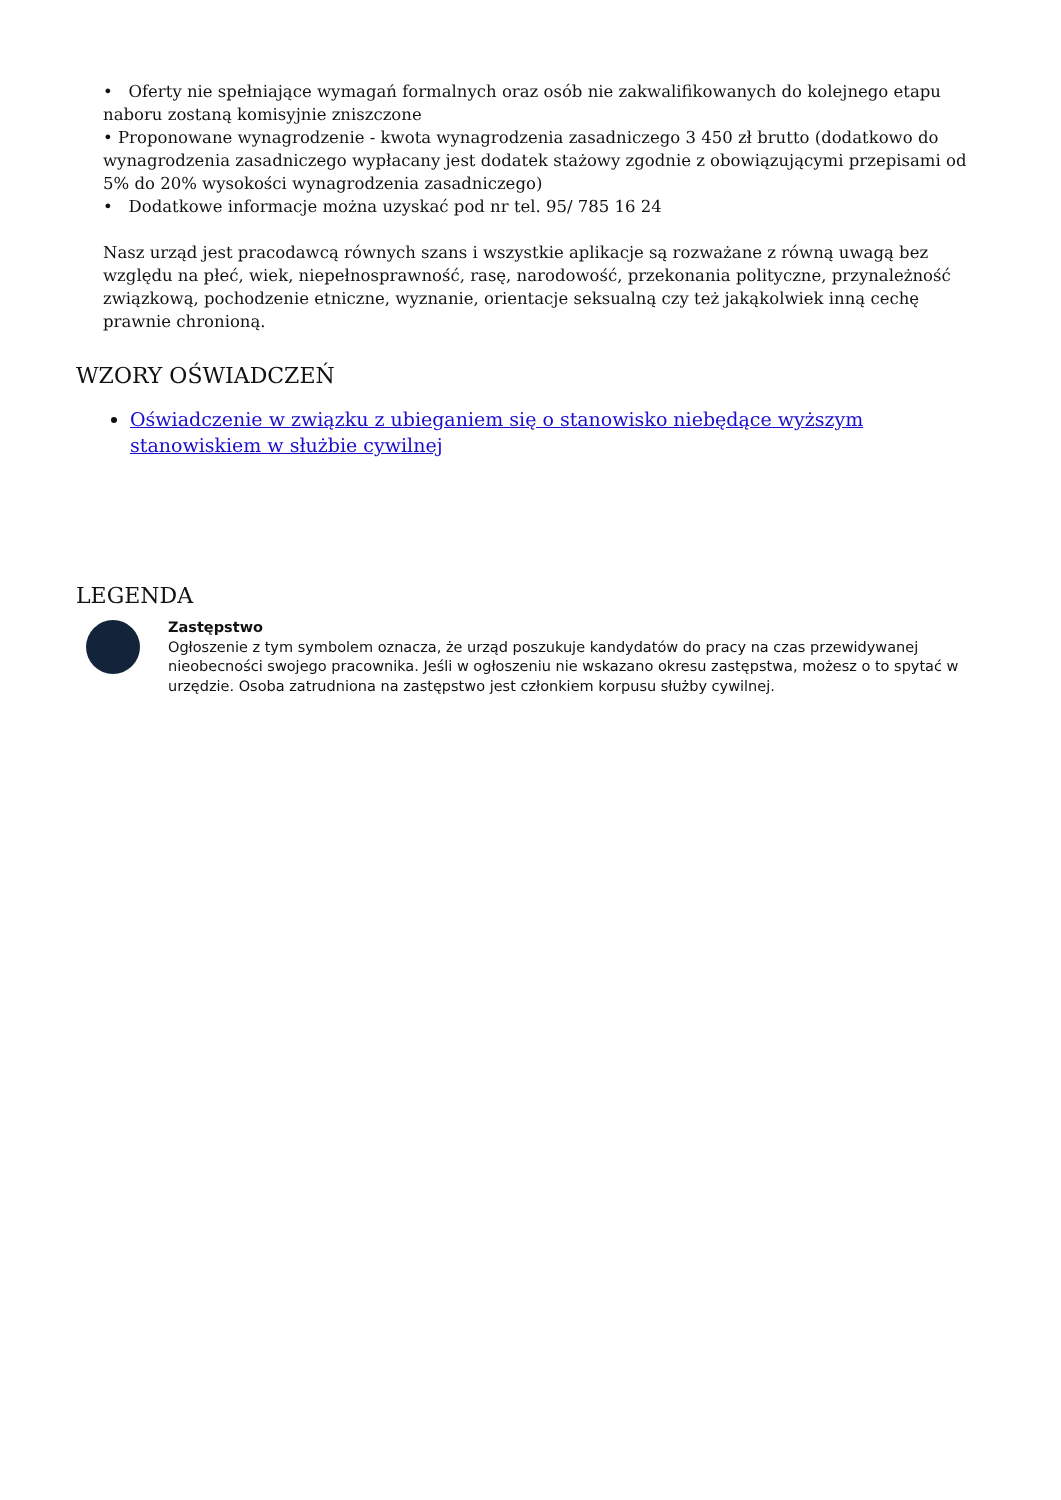• Oferty nie spełniające wymagań formalnych oraz osób nie zakwalifikowanych do kolejnego etapu naboru zostaną komisyjnie zniszczone
• Proponowane wynagrodzenie - kwota wynagrodzenia zasadniczego 3 450 zł brutto (dodatkowo do wynagrodzenia zasadniczego wypłacany jest dodatek stażowy zgodnie z obowiązującymi przepisami od 5% do 20% wysokości wynagrodzenia zasadniczego)
• Dodatkowe informacje można uzyskać pod nr tel. 95/ 785 16 24
Nasz urząd jest pracodawcą równych szans i wszystkie aplikacje są rozważane z równą uwagą bez względu na płeć, wiek, niepełnosprawność, rasę, narodowość, przekonania polityczne, przynależność związkową, pochodzenie etniczne, wyznanie, orientacje seksualną czy też jakąkolwiek inną cechę prawnie chronioną.
WZORY OŚWIADCZEŃ
Oświadczenie w związku z ubieganiem się o stanowisko niebędące wyższym stanowiskiem w służbie cywilnej
LEGENDA
Zastępstwo
Ogłoszenie z tym symbolem oznacza, że urząd poszukuje kandydatów do pracy na czas przewidywanej nieobecności swojego pracownika. Jeśli w ogłoszeniu nie wskazano okresu zastępstwa, możesz o to spytać w urzędzie. Osoba zatrudniona na zastępstwo jest członkiem korpusu służby cywilnej.